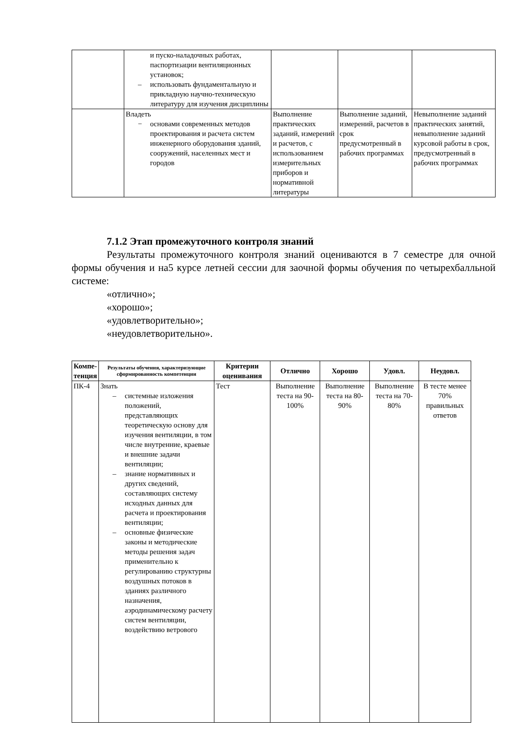| | и пуско-наладочных работах, паспортизации вентиляционных установок; – использовать фундаментальную и прикладную научно-техническую литературу для изучения дисциплины | | | |
| | Владеть − основами современных методов проектирования и расчета систем инженерного оборудования зданий, сооружений, населенных мест и городов | Выполнение практических заданий, измерений и расчетов, с использованием измерительных приборов и нормативной литературы | Выполнение заданий, измерений, расчетов в срок предусмотренный в рабочих программах | Невыполнение заданий практических занятий, невыполнение заданий курсовой работы в срок, предусмотренный в рабочих программах |
7.1.2 Этап промежуточного контроля знаний
Результаты промежуточного контроля знаний оцениваются в 7 семестре для очной формы обучения и на5 курсе летней сессии для заочной формы обучения по четырехбалльной системе:
«отлично»;
«хорошо»;
«удовлетворительно»;
«неудовлетворительно».
| Компе- тенция | Результаты обучения, характеризующие сформированность компетенции | Критерии оценивания | Отлично | Хорошо | Удовл. | Неудовл. |
| --- | --- | --- | --- | --- | --- | --- |
| ПК-4 | Знать – системные изложения положений, представляющих теоретическую основу для изучения вентиляции, в том числе внутренние, краевые и внешние задачи вентиляции; – знание нормативных и других сведений, составляющих систему исходных данных для расчета и проектирования вентиляции; – основные физические законы и методические методы решения задач применительно к регулированию структурны воздушных потоков в зданиях различного назначения, аэродинамическому расчету систем вентиляции, воздействию ветрового | Тест | Выполнение теста на 90- 100% | Выполнение теста на 80- 90% | Выполнение теста на 70- 80% | В тесте менее 70% правильных ответов |